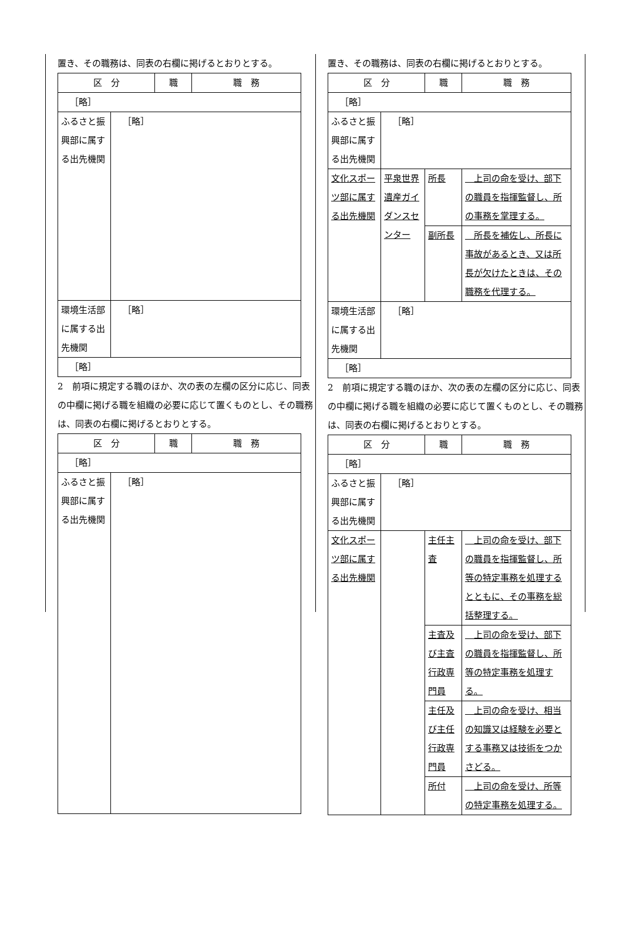置き、その職務は、同表の右欄に掲げるとおりとする。
| 区 分 | | 職 | 職 務 |
| ［略］ | | | |
| ふるさと振興部に属する出先機関 | ［略］ | | |
| 環境生活部に属する出先機関 | ［略］ | | |
| ［略］ | | | |
2　前項に規定する職のほか、次の表の左欄の区分に応じ、同表の中欄に掲げる職を組織の必要に応じて置くものとし、その職務は、同表の右欄に掲げるとおりとする。
| 区 分 | | 職 | 職 務 |
| ［略］ | | | |
| ふるさと振興部に属する出先機関 | ［略］ | | |
置き、その職務は、同表の右欄に掲げるとおりとする。
| 区 分 | | 職 | 職 務 |
| ［略］ | | | |
| ふるさと振興部に属する出先機関 | ［略］ | | |
| 文化スポーツ部に属する出先機関 | 平泉世界遺産ガイダンスセンター | 所長 | 上司の命を受け、部下の職員を指揮監督し、所の事務を掌理する。 |
| | | 副所長 | 所長を補佐し、所長に事故があるとき、又は所長が欠けたときは、その職務を代理する。 |
| 環境生活部に属する出先機関 | ［略］ | | |
| ［略］ | | | |
2　前項に規定する職のほか、次の表の左欄の区分に応じ、同表の中欄に掲げる職を組織の必要に応じて置くものとし、その職務は、同表の右欄に掲げるとおりとする。
| 区 分 | | 職 | 職 務 |
| ［略］ | | | |
| ふるさと振興部に属する出先機関 | ［略］ | | |
| 文化スポーツ部に属する出先機関 | | 主任主査 | 上司の命を受け、部下の職員を指揮監督し、所等の特定事務を処理するとともに、その事務を総括整理する。 |
| | | 主査及び主査行政専門員 | 上司の命を受け、部下の職員を指揮監督し、所等の特定事務を処理する。 |
| | | 主任及び主任行政専門員 | 上司の命を受け、相当の知識又は経験を必要とする事務又は技術をつかさどる。 |
| | | 所付 | 上司の命を受け、所等の特定事務を処理する。 |